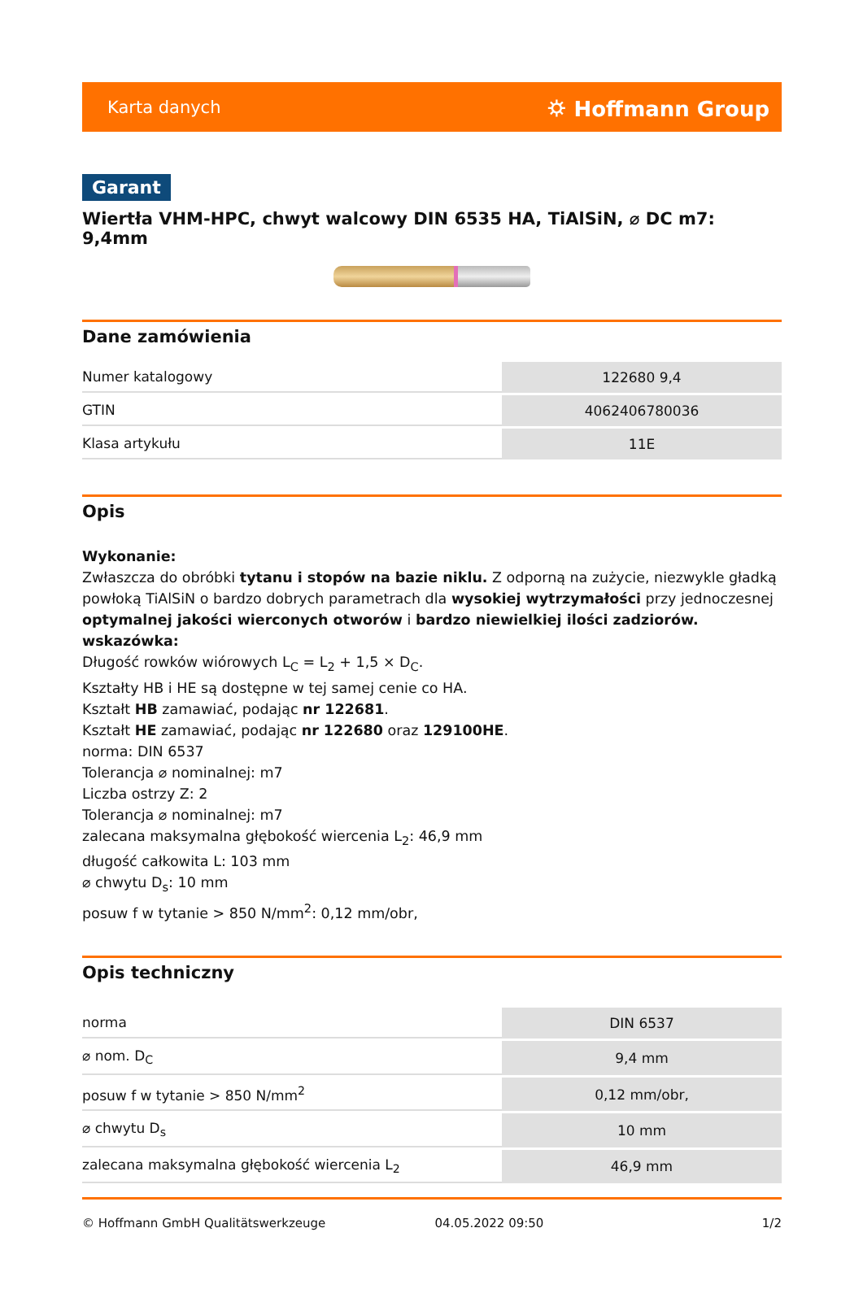Karta danych ⛭ Hoffmann Group
Garant
Wiertła VHM-HPC, chwyt walcowy DIN 6535 HA, TiAlSiN, ⌀ DC m7: 9,4mm
Dane zamówienia
| Numer katalogowy | 122680 9,4 |
| GTIN | 4062406780036 |
| Klasa artykułu | 11E |
Opis
Wykonanie:
Zwłaszcza do obróbki tytanu i stopów na bazie niklu. Z odporną na zużycie, niezwykle gładką powłoką TiAlSiN o bardzo dobrych parametrach dla wysokiej wytrzymałości przy jednoczesnej optymalnej jakości wierconych otworów i bardzo niewielkiej ilości zadziorów.
wskazówka:
Długość rowków wiórowych L<sub>C</sub> = L<sub>2</sub> + 1,5 × D<sub>C</sub>.
Kształty HB i HE są dostępne w tej samej cenie co HA.
Kształt HB zamawiać, podając nr 122681.
Kształt HE zamawiać, podając nr 122680 oraz 129100HE.
norma: DIN 6537
Tolerancja ⌀ nominalnej: m7
Liczba ostrzy Z: 2
Tolerancja ⌀ nominalnej: m7
zalecana maksymalna głębokość wiercenia L<sub>2</sub>: 46,9 mm
długość całkowita L: 103 mm
⌀ chwytu D<sub>s</sub>: 10 mm
posuw f w tytanie > 850 N/mm<sup>2</sup>: 0,12 mm/obr,
Opis techniczny
| norma | DIN 6537 |
| ⌀ nom. D<sub>C</sub> | 9,4 mm |
| posuw f w tytanie > 850 N/mm<sup>2</sup> | 0,12 mm/obr, |
| ⌀ chwytu D<sub>s</sub> | 10 mm |
| zalecana maksymalna głębokość wiercenia L<sub>2</sub> | 46,9 mm |
© Hoffmann GmbH Qualitätswerkzeuge 04.05.2022 09:50 1/2